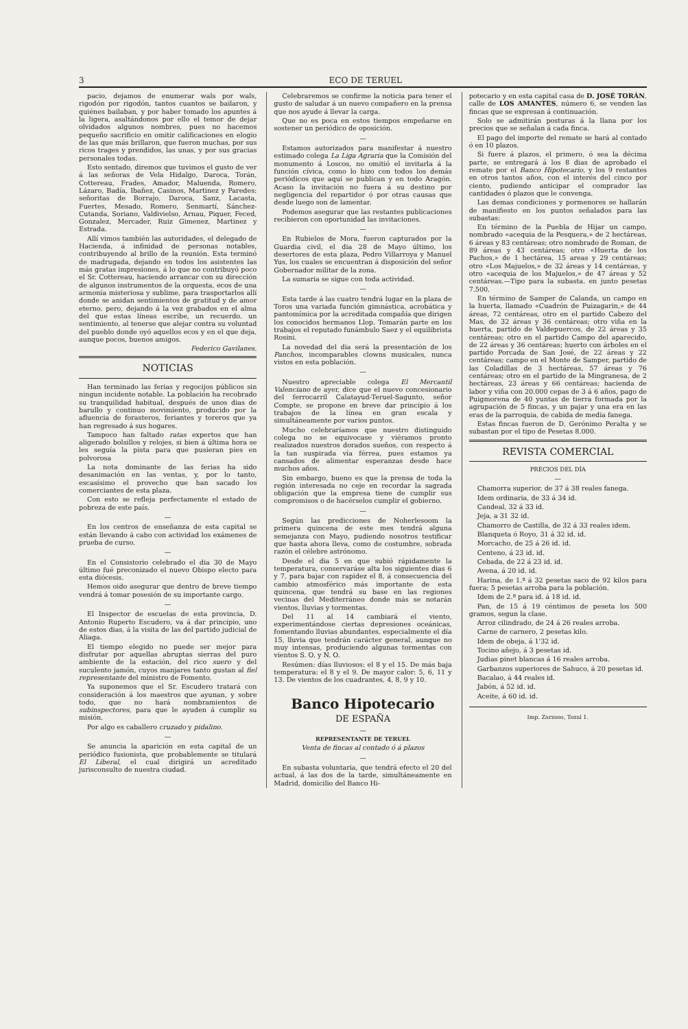3 ECO DE TERUEL
pacio, dejamos de enumerar wals por wals, rigodón por rigodón, tantos cuantos se bailaron, y quiénes bailaban, y por haber tomado los apuntes á la ligera, asaltándonos por ello el temor de dejar olvidados algunos nombres, pues no hacemos pequeño sacrificio en omitir calificaciones en elogio de las que más brillaron, que fueron muchas, por sus ricos trages y prendidos, las unas, y por sus gracias personales todas.
Esto sentado, diremos que tuvimos el gusto de ver á las señoras de Vela Hidalgo, Daroca, Torán, Cottereau, Frades, Amador, Maluenda, Romero, Lázaro, Badía, Ibañez, Casinos, Martinez y Paredes: señoritas de Borrajo, Daroca, Sanz, Lacasta, Fuertes, Mesado, Romero, Senmartí, Sánchez-Cutanda, Soriano, Valdivielso, Arnau, Piquer, Feced, Gonzalez, Mercader, Ruiz Gimenez, Martinez y Estrada.
Allí vimos también las autoridades, el delegado de Hacienda, á infinidad de personas notables, contribuyendo al brillo de la reunión. Esta terminó de madrugada, dejando en todos los asistentes las más gratas impresiones, á lo que no contribuyó poco el Sr. Cottereau, haciendo arrancar con su dirección de algunos instrumentos de la orquesta, ecos de una armonía misteriosa y sublime, para trasportarlos allí donde se anidan sentimientos de gratitud y de amor eterno. pero, dejando á la vez grabados en el alma del que estas líneas escribe, un recuerdo. un sentimiento, al tenerse que alejar contra su voluntad del pueblo donde oyó aquellos ecos y en el que deja, aunque pocos, buenos amigos.
Federico Gavilanes.
NOTICIAS
Han terminado las ferias y regocijos públicos sin ningun incidente notable. La población ha recobrado su tranquilidad habitual, después de unos dias de barullo y continuo movimiento, producido por la afluencia de forasteros, feriantes y toreros que ya han regresado á sus hogares.
Tampoco han faltado ratas expertos que han aligerado bolsillos y relojes, si bien á última hora se les seguía la pista para que pusieran pies en polvorosa
La nota dominante de las ferias ha sido desanimación en las ventas, y, por lo tanto, escasísimo el provecho que han sacado los comerciantes de esta plaza.
Con esto se refleja perfectamente el estado de pobreza de este país.
—
En los centros de enseñanza de esta capital se están llevando á cabo con actividad los exámenes de prueba de curso.
—
En el Consistorio celebrado el dia 30 de Mayo último fué preconizado el nuevo Obispo electo para esta diócesis.
Hemos oido asegurar que dentro de breve tiempo vendrá á tomar posesión de su importante cargo.
—
El Inspector de escuelas de esta provincia, D. Antonio Ruperto Escudero, va á dar principio, uno de estos dias, á la visita de las del partido judicial de Aliaga.
El tiempo elegido no puede ser mejor para disfrutar por aquellas abruptas sierras del puro ambiente de la estación, del rico suero y del suculento jamón, cuyos manjares tanto gustan al fiel representante del ministro de Fomento.
Ya suponemos que el Sr. Escudero tratará con consideración á los maestros que ayunan, y sobre todo, que no hará nombramientos de subinspectores, para que le ayuden á cumplir su misión.
Por algo es caballero cruzado y pidalino.
—
Se anuncia la aparición en esta capital de un periódico fusionista, que probablemente se titulará El Liberal, el cual dirigirá un acreditado jurisconsulto de nuestra ciudad.
Celebraremos se confirme la noticia para tener el gusto de saludar á un nuevo compañero en la prensa que nos ayude á llevar la carga.
Que no es poca en estos tiempos empeñarse en sostener un periódico de oposición.
—
Estamos autorizados para manifestar á nuestro estimado colega La Liga Agraria que la Comisión del monumento á Loscos, no omitió el invitarla á la función cívica, como lo hizo con todos los demás periódicos que aquí se publican y en todo Aragón. Acaso la invitación no fuera á su destino por negligencia del repartidor ó por otras causas que desde luego son de lamentar.
Podemos asegurar que las restantes publicaciones recibieron con oportunidad las invitaciones.
—
En Rubielos de Mora, fueron capturados por la Guardia civil, el dia 28 de Mayo último, los desertores de esta plaza, Pedro Villarroya y Manuel Yus, los cuales se encuentran á disposición del señor Gobernador militar de la zona.
La sumaria se sigue con toda actividad.
—
Esta tarde á las cuatro tendrá lugar en la plaza de Toros una variada función gimnástica, acrobática y pantomímica por la acreditada compañía que dirigen los conocidos hermanos Llop. Tomarán parte en los trabajos el reputado funámbulo Saez y el equilibrista Rosini.
La novedad del dia será la presentación de los Panchos, incomparables clowns musicales, nunca vistos en esta población.
—
Nuestro apreciable colega El Mercantil Valenciano de ayer, dice que el nuevo concesionario del ferrocarril Calatayud-Teruel-Sagunto, señor Compte, se propone en breve dar principio á los trabajos de la línea en gran escala y simultáneamente por varios puntos.
Mucho celebraríamos que nuestro distinguido colega no se equivocase y viéramos pronto realizados nuestros dorados sueños, con respecto á la tan suspirada vía férrea, pues estamos ya cansados de alimentar esperanzas desde hace muchos años.
Sin embargo, bueno es que la prensa de toda la región interesada no ceje en recordar la sagrada obligación que la empresa tiene de cumplir sus compromisos o de hacérselos cumplir el gobierno.
—
Según las predicciones de Noherlesoom la primera quincena de este mes tendrá alguna semejanza con Mayo, pudiendo nosotros testificar que hasta ahora lleva, como de costumbre, sobrada razón el célebre astrónomo.
Desde el dia 5 en que subió rápidamente la temperatura, conservaráse alta los siguientes dias 6 y 7, para bajar con rapidez el 8, á consecuencia del cambio atmosférico más importante de esta quincena, que tendrá su base en las regiones vecinas del Mediterráneo donde más se notarán vientos, lluvias y tormentas.
Del 11 al 14 cambiará el viento, experimentándose ciertas depresiones oceánicas, fomentando lluvias abundantes, especialmente el día 15, lluvia que tendrán carácter general, aunque no muy intensas, produciendo algunas tormentas con vientos S. O. y N. O.
Resúmen: días lluviosos: el 8 y el 15. De más baja temperatura: el 8 y el 9. De mayor calor: 5, 6, 11 y 13. De vientos de los cuadrantes, 4, 8, 9 y 10.
Banco Hipotecario
DE ESPAÑA
—
REPRESENTANTE DE TERUEL
Venta de fincas al contado ó á plazos
—
En subasta voluntaria, que tendrá efecto el 20 del actual, á las dos de la tarde, simultáneamente en Madrid, domicilio del Banco Hi-
potecario y en esta capital casa de D. JOSÉ TORÁN, calle de LOS AMANTES, número 6, se venden las fincas que se expresan á continuación.
Solo se admitirán posturas á la llana por los precios que se señalan á cada finca.
El pago del importe del remate se hará al contado ó en 10 plazos.
Si fuere á plazos, el primero, ó sea la décima parte, se entregará á los 8 dias de aprobado el remate por el Banco Hipotecario, y los 9 restantes en otros tantos años, con el interés del cinco por ciento, pudiendo anticipar el comprador las cantidades ó plazos que le convenga.
Las demas condiciones y pormenores se hallarán de manifiesto en los puntos señalados para las subastas:
En término de la Puebla de Hijar un campo, nombrado «acequia de la Pesquera,» de 2 hectáreas, 6 áreas y 83 centáreas; otro nombrado de Roman, de 89 áreas y 43 centáreas; otro «Huerta de los Pachos,» de 1 hectárea, 15 areas y 29 centáreas; otro «Los Majuelos,» de 32 áreas y 14 centáreas, y otro «acequia de los Majuelos,» de 47 áreas y 52 centáreas.—Tipo para la subasta. en junto pesetas 7.500.
En término de Samper de Calanda, un campo en la huerta, llamado «Cuadrón de Puizagarin,» de 44 áreas, 72 centáreas, otro en el partido Cabezo del Mas, de 32 áreas y 36 centáreas; otro viña en la huerta, partido de Valdepuercos, de 22 áreas y 35 centáreas; otro en el partido Campo del aparecido, de 22 áreas y 36 centáreas; huerto con árboles en el partido Porcada de San José, de 22 áreas y 22 centáreas; campo en el Monte de Samper, partido de las Coladillas de 3 hectáreas, 57 áreas y 76 centáreas; otro en el partido de la Mingranesa, de 2 hectáreas, 23 áreas y 66 centáreas; hacienda de labor y viña con 20.000 cepas de 3 á 6 años, pago de Puigmorena de 40 yuntas de tierra formada por la agrupación de 5 fincas, y un pajar y una era en las eras de la parroquia, de cabida de media fanega.
Estas fincas fueron de D. Gerónimo Peralta y se subastan por el tipo de Pesetas 8.000.
REVISTA COMERCIAL
PRECIOS DEL DÍA
—
Chamorra superior, de 37 á 38 reales fanega.
Idem ordinaria, de 33 á 34 id.
Candeal, 32 á 33 id.
Jeja, a 31 32 id.
Chamorro de Castilla, de 32 á 33 reales idem.
Blanqueta ó Royo, 31 á 32 id. id.
Morcacho, de 25 á 26 id. id.
Centeno, á 23 id. id.
Cebada, de 22 á 23 id. id.
Avena, á 20 id. id.
Harina, de 1.ª á 32 pesetas saco de 92 kilos para fuera; 5 pesetas arroba para la población.
Idem de 2.ª para id. á 18 id. id.
Pan, de 15 á 19 céntimos de peseta los 500 gramos, segun la clase.
Arroz cilindrado, de 24 á 26 reales arroba.
Carne de carnero, 2 pesetas kilo.
Idem de obeja, á 1'32 id.
Tocino añejo, á 3 pesetas id.
Judias pinet blancas á 16 reales arroba.
Garbanzos superiores de Sahuco, á 20 pesetas id.
Bacalao, á 44 reales id.
Jabón, á 52 id. id.
Aceite, á 60 id. id.
Imp. Zarzoso, Tozal 1.